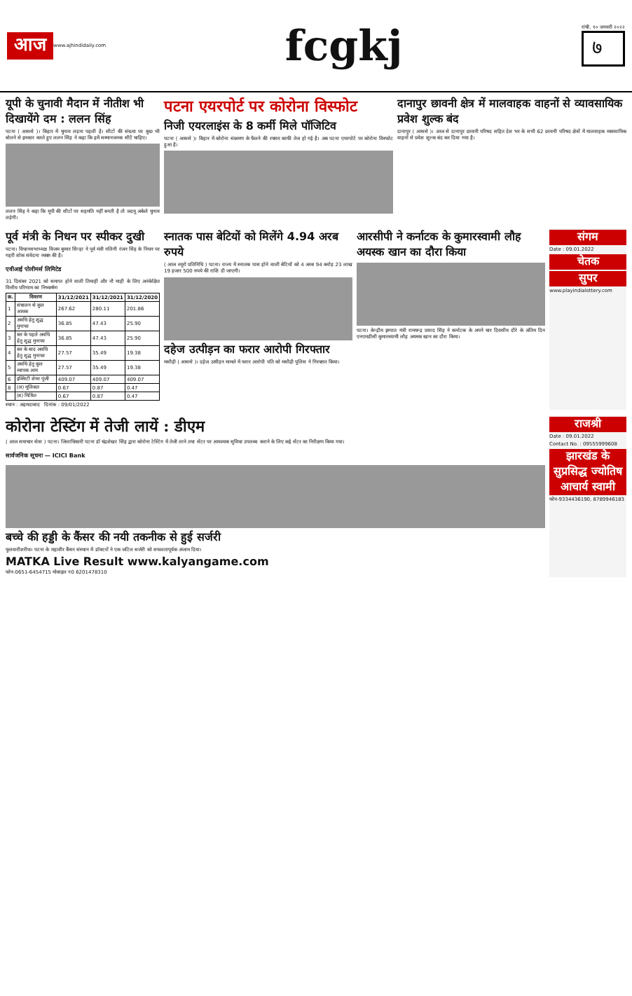आज www.ajhindidaily.com
fcgkj
रांची, १० जनवरी २०२२
७
यूपी के चुनावी मैदान में नीतीश भी दिखायेंगे दम : ललन सिंह
पटना ( आससे )। बिहार में चुनाव लड़ना पहली है। सीटों की संख्या पर कुछ भी बोलने से इनकार करते हुए ललन सिंह ने कहा कि हमें सम्मानजनक सीटें चाहिए।
ललन सिंह ने कहा कि यूपी की सीटों पर सहमति नहीं बनती है तो जदयू अकेले चुनाव लड़ेगी।
पटना एयरपोर्ट पर कोरोना विस्फोट
निजी एयरलाइंस के 8 कर्मी मिले पॉजिटिव
पटना ( आससे )। बिहार में कोरोना संक्रमण के फैलने की रफ्तार काफी तेज हो गई है। अब पटना एयरपोर्ट पर कोरोना विस्फोट हुआ है।
दानापुर छावनी क्षेत्र में मालवाहक वाहनों से व्यावसायिक प्रवेश शुल्क बंद
दानापुर ( आससे )। आज से दानापुर छावनी परिषद सहित देश भर के सभी 62 छावनी परिषद क्षेत्रों में मालवाहक व्यवसायिक वाहनों से प्रवेश शुल्क बंद कर दिया गया है।
पूर्व मंत्री के निधन पर स्पीकर दुखी
पटना। विधानसभाध्यक्ष विजय कुमार सिन्हा ने पूर्व मंत्री नलिनी रंजन सिंह के निधन पर गहरी शोक संवेदना व्यक्त की है।
एवीआई पोलीमर्स लिमिटेड
31 दिसंबर 2021 को समाप्त होने वाली तिमाही और नौ माही के लिए अनंकेक्षित वित्तीय परिणाम का निष्कर्षण
| क्र. | विवरण | 31/12/2021 | 31/12/2021 | 31/12/2020 |
| --- | --- | --- | --- | --- |
| 1 | संचालन से कुल आयक | 267.62 | 280.11 | 201.86 |
| 2 | अवधि हेतु शुद्ध मुनाफा | 36.85 | 47.43 | 25.90 |
| 3 | कर के पहले अवधि हेतु शुद्ध मुनाफा | 36.85 | 47.43 | 25.90 |
| 4 | कर के बाद अवधि हेतु शुद्ध मुनाफा | 27.57 | 35.49 | 19.38 |
| 5 | अवधि हेतु कुल व्यापक आय | 27.57 | 35.49 | 19.38 |
| 6 | इक्विटी शेयर पूंजी | 409.07 | 409.07 | 409.07 |
| 8 | (अ) मूलिकत | 0.67 | 0.87 | 0.47 |
| | (ब) मिश्रित | 0.67 | 0.87 | 0.47 |
स्थान : अहमदाबाद दिनांक : 09/01/2022
स्नातक पास बेटियों को मिलेंगे 4.94 अरब रुपये
( आज ब्यूरो प्रतिनिधि ) पटना। राज्य में स्नातक पास होने वाली बेटियों को 4 अरब 94 करोड़ 23 लाख 19 हजार 500 रुपये की राशि दी जाएगी।
दहेज उत्पीड़न का फरार आरोपी गिरफ्तार
मसौढ़ी ( आससे )। दहेज उत्पीड़न मामले में फरार आरोपी पति को मसौढ़ी पुलिस ने गिरफ्तार किया।
आरसीपी ने कर्नाटक के कुमारस्वामी लौह अयस्क खान का दौरा किया
पटना। केन्द्रीय इस्पात मंत्री रामचन्द्र प्रसाद सिंह ने कर्नाटक के अपने चार दिवसीय दौरे के अंतिम दिन एनएमडीसी कुमारस्वामी लौह अयस्क खान का दौरा किया।
संगम
Date : 09.01.2022
चेतक
सुपर
www.playindialottery.com
कोरोना टेस्टिंग में तेजी लायें : डीएम
( आज समाचार सेवा ) पटना। जिलाधिकारी पटना डॉ चंद्रशेखर सिंह द्वारा कोरोना टेस्टिंग में तेजी लाने तथा सेंटर पर आवश्यक सुविधा उपलब्ध कराने के लिए कई सेंटर का निरीक्षण किया गया।
सार्वजनिक सूचना — ICICI Bank
बच्चे की हड्डी के कैंसर की नयी तकनीक से हुई सर्जरी
फुलवारीशरीफ। पटना के महावीर कैंसर संस्थान में डॉक्टरों ने एक जटिल सर्जरी को सफलतापूर्वक अंजाम दिया।
MATKA Live Result www.kalyangame.com
फोन-0651-6454715 मोबाइल न0 6201478310
राजश्री
Date : 09.01.2022
Contact No. : 09555999608
झारखंड के सुप्रसिद्ध ज्योतिष आचार्य स्वामी
फोन-9334436190, 8789946183